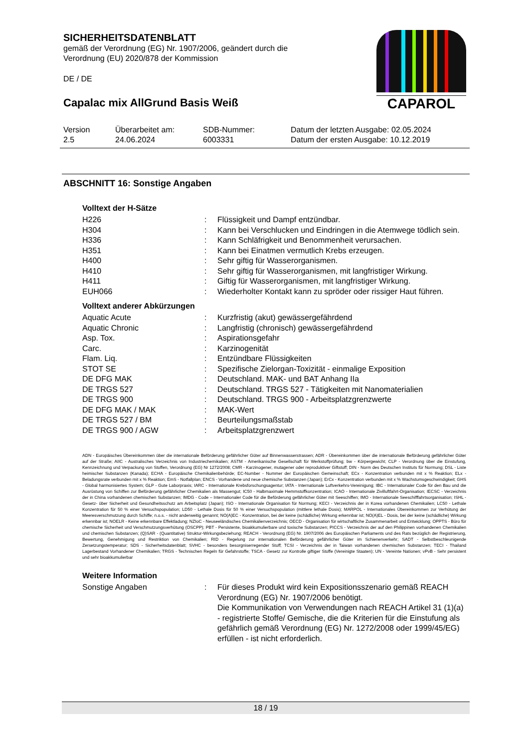SICHERHEITSDATENBLATT
gemäß der Verordnung (EG) Nr. 1907/2006, geändert durch die Verordnung (EU) 2020/878 der Kommission
DE / DE
Capalac mix AllGrund Basis Weiß
CAPAROL
| Version 2.5 | Überarbeitet am: 24.06.2024 | SDB-Nummer: 6003331 | Datum der letzten Ausgabe: 02.05.2024 Datum der ersten Ausgabe: 10.12.2019 |
ABSCHNITT 16: Sonstige Angaben
Volltext der H-Sätze
| H226 | : | Flüssigkeit und Dampf entzündbar. |
| H304 | : | Kann bei Verschlucken und Eindringen in die Atemwege tödlich sein. |
| H336 | : | Kann Schläfrigkeit und Benommenheit verursachen. |
| H351 | : | Kann bei Einatmen vermutlich Krebs erzeugen. |
| H400 | : | Sehr giftig für Wasserorganismen. |
| H410 | : | Sehr giftig für Wasserorganismen, mit langfristiger Wirkung. |
| H411 | : | Giftig für Wasserorganismen, mit langfristiger Wirkung. |
| EUH066 | : | Wiederholter Kontakt kann zu spröder oder rissiger Haut führen. |
Volltext anderer Abkürzungen
| Aquatic Acute | : | Kurzfristig (akut) gewässergefährdend |
| Aquatic Chronic | : | Langfristig (chronisch) gewässergefährdend |
| Asp. Tox. | : | Aspirationsgefahr |
| Carc. | : | Karzinogenität |
| Flam. Liq. | : | Entzündbare Flüssigkeiten |
| STOT SE | : | Spezifische Zielorgan-Toxizität - einmalige Exposition |
| DE DFG MAK | : | Deutschland. MAK- und BAT Anhang IIa |
| DE TRGS 527 | : | Deutschland. TRGS 527 - Tätigkeiten mit Nanomaterialien |
| DE TRGS 900 | : | Deutschland. TRGS 900 - Arbeitsplatzgrenzwerte |
| DE DFG MAK / MAK | : | MAK-Wert |
| DE TRGS 527 / BM | : | Beurteilungsmaßstab |
| DE TRGS 900 / AGW | : | Arbeitsplatzgrenzwert |
ADN - Europäisches Übereinkommen über die internationale Beförderung gefährlicher Güter auf Binnenwasserstrassen; ADR - Übereinkommen über die internationale Beförderung gefährlicher Güter auf der Straße; AIIC - Australisches Verzeichnis von Industriechemikalien; ASTM - Amerikanische Gesellschaft für Werkstoffprüfung; bw - Körpergewicht; CLP - Verordnung über die Einstufung, Kennzeichnung und Verpackung von Stoffen, Verordnung (EG) Nr 1272/2008; CMR - Karzinogener, mutagener oder reproduktiver Giftstoff; DIN - Norm des Deutschen Instituts für Normung; DSL - Liste heimischer Substanzen (Kanada); ECHA - Europäische Chemikalienbehörde; EC-Number - Nummer der Europäischen Gemeinschaft; ECx - Konzentration verbunden mit x % Reaktion; ELx - Beladungsrate verbunden mit x % Reaktion; EmS - Notfallplan; ENCS - Vorhandene und neue chemische Substanzen (Japan); ErCx - Konzentration verbunden mit x % Wachstumsgeschwindigkeit; GHS - Global harmonisiertes System; GLP - Gute Laborpraxis; IARC - Internationale Krebsforschungsagentur; IATA - Internationale Luftverkehrs-Vereinigung; IBC - Internationaler Code für den Bau und die Ausrüstung von Schiffen zur Beförderung gefährlicher Chemikalien als Massengut; IC50 - Halbmaximale Hemmstoffkonzentration; ICAO - Internationale Zivilluftfahrt-Organisation; IECSC - Verzeichnis der in China vorhandenen chemischen Substanzen; IMDG - Code – Internationaler Code für die Beförderung gefährlicher Güter mit Seeschiffen; IMO - Internationale Seeschifffahrtsorganisation; ISHL - Gesetz- über Sicherheit und Gesundheitsschutz am Arbeitsplatz (Japan); ISO - Internationale Organisation für Normung; KECI - Verzeichnis der in Korea vorhandenen Chemikalien; LC50 - Lethale Konzentration für 50 % einer Versuchspopulation; LD50 - Lethale Dosis für 50 % einer Versuchspopulation (mittlere lethale Dosis); MARPOL - Internationales Übereinkommen zur Verhütung der Meeresverschmutzung durch Schiffe; n.o.s. - nicht anderweitig genannt; NO(A)EC - Konzentration, bei der keine (schädliche) Wirkung erkennbar ist; NO(A)EL - Dosis, bei der keine (schädliche) Wirkung erkennbar ist; NOELR - Keine erkennbare Effektladung; NZIoC - Neuseeländisches Chemikalienverzeichnis; OECD - Organisation für wirtschaftliche Zusammenarbeit und Entwicklung; OPPTS - Büro für chemische Sicherheit und Verschmutzungsverhütung (OSCPP); PBT - Persistente, bioakkumulierbare und toxische Substanzen; PICCS - Verzeichnis der auf den Philippinen vorhandenen Chemikalien und chemischen Substanzen; (Q)SAR - (Quantitative) Struktur-Wirkungsbeziehung; REACH - Verordnung (EG) Nr. 1907/2006 des Europäischen Parliaments und des Rats bezüglich der Registrierung, Bewertung, Genehmigung und Restriktion von Chemikalien; RID - Regelung zur internationalen Beförderung gefährlicher Güter im Schienenverkehr; SADT - Selbstbeschleunigende Zersetzungstemperatur; SDS - Sicherheitsdatenblatt; SVHC - besonders besorgniserregender Stoff; TCSI - Verzeichnis der in Taiwan vorhandenen chemischen Substanzen; TECI - Thailand Lagerbestand Vorhandener Chemikalien; TRGS - Technischen Regeln für Gefahrstoffe; TSCA - Gesetz zur Kontrolle giftiger Stoffe (Vereinigte Staaten); UN - Vereinte Nationen; vPvB - Sehr persistent und sehr bioakkumulierbar
Weitere Information
| Sonstige Angaben | : | Für dieses Produkt wird kein Expositionsszenario gemäß REACH Verordnung (EG) Nr. 1907/2006 benötigt. Die Kommunikation von Verwendungen nach REACH Artikel 31 (1)(a) - registrierte Stoffe/ Gemische, die die Kriterien für die Einstufung als gefährlich gemäß Verordnung (EG) Nr. 1272/2008 oder 1999/45/EG) erfüllen - ist nicht erforderlich. |
18 / 19